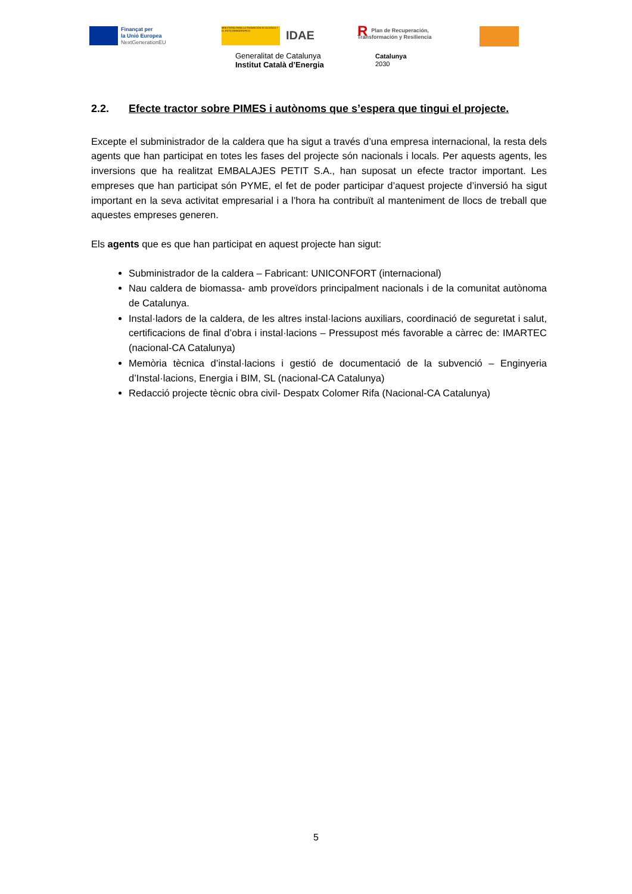Finançat per
la Unió Europea
NextGenerationEU
MINISTERIO PARA LA TRANSICIÓN ECOLÓGICA Y EL RETO DEMOGRÁFICO
IDAE
RPlan de Recuperación,
Transformación y Resiliencia
Generalitat de Catalunya
Institut Català d’Energia
Catalunya
2030
2.2. Efecte tractor sobre PIMES i autònoms que s’espera que tingui el projecte.
Excepte el subministrador de la caldera que ha sigut a través d’una empresa internacional, la resta dels agents que han participat en totes les fases del projecte són nacionals i locals. Per aquests agents, les inversions que ha realitzat EMBALAJES PETIT S.A., han suposat un efecte tractor important. Les empreses que han participat són PYME, el fet de poder participar d’aquest projecte d’inversió ha sigut important en la seva activitat empresarial i a l’hora ha contribuït al manteniment de llocs de treball que aquestes empreses generen.
Els agents que es que han participat en aquest projecte han sigut:
Subministrador de la caldera – Fabricant: UNICONFORT (internacional)
Nau caldera de biomassa- amb proveïdors principalment nacionals i de la comunitat autònoma de Catalunya.
Instal·ladors de la caldera, de les altres instal·lacions auxiliars, coordinació de seguretat i salut, certificacions de final d’obra i instal·lacions – Pressupost més favorable a càrrec de: IMARTEC (nacional-CA Catalunya)
Memòria tècnica d’instal·lacions i gestió de documentació de la subvenció – Enginyeria d’Instal·lacions, Energia i BIM, SL (nacional-CA Catalunya)
Redacció projecte tècnic obra civil- Despatx Colomer Rifa (Nacional-CA Catalunya)
5